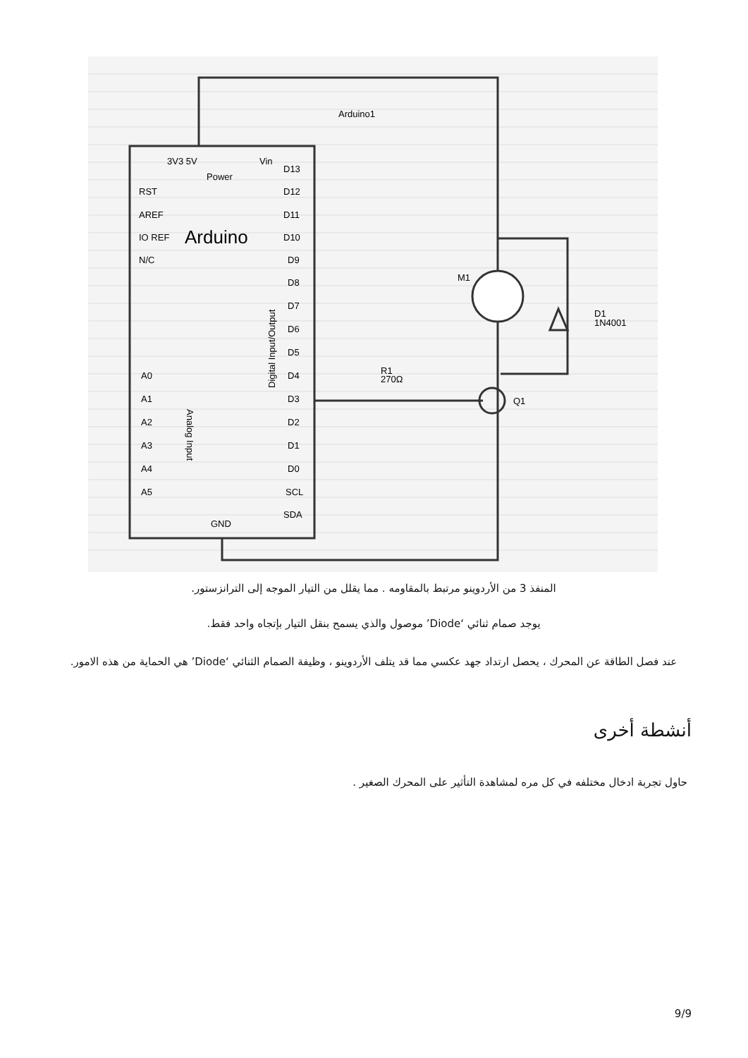Arduino1
3V3 5V
Vin
Power
RST
AREF
IO REF
N/C
Arduino
D13
D12
D11
D10
D9
D8
D7
D6
D5
D4
D3
D2
D1
D0
SCL
SDA
A0
A1
A2
A3
A4
A5
GND
M1
D1
1N4001
R1
270Ω
Q1
Analog Input
Digital Input/Output
المنفذ 3 من الأردوينو مرتبط بالمقاومه . مما يقلل من التيار الموجه إلى الترانزستور.
يوجد صمام ثنائي ‘Diode’ موصول والذي يسمح بنقل التيار بإتجاه واحد فقط.
عند فصل الطاقة عن المحرك ، يحصل ارتداد جهد عكسي مما قد يتلف الأردوينو ، وظيفة الصمام الثنائي ‘Diode’ هي الحماية من هذه الامور.
أنشطة أخرى
حاول تجربة ادخال مختلفه في كل مره لمشاهدة التأثير على المحرك الصغير .
9/9